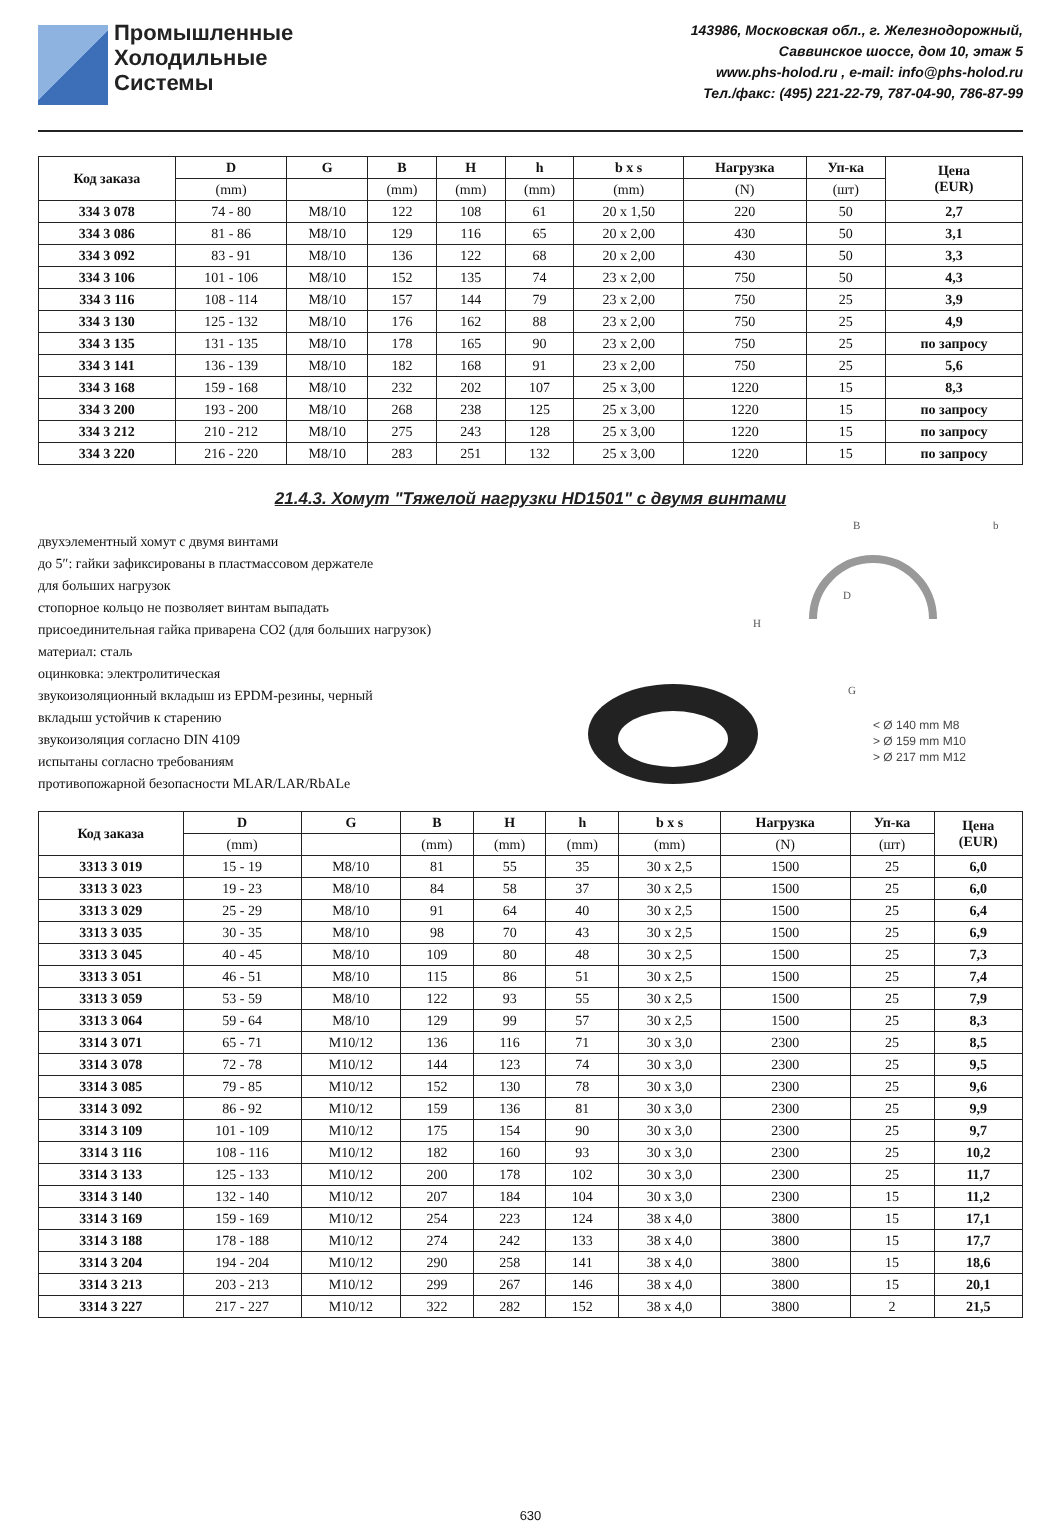Промышленные
Холодильные
Системы
143986, Московская обл., г. Железнодорожный,
Саввинское шоссе, дом 10, этаж 5
www.phs-holod.ru , e-mail: info@phs-holod.ru
Тел./факс: (495) 221-22-79, 787-04-90, 786-87-99
| Код заказа | D | G | B | H | h | b x s | Нагрузка | Уп-ка | Цена (EUR) |
| --- | --- | --- | --- | --- | --- | --- | --- | --- | --- |
| | (mm) | | (mm) | (mm) | (mm) | (mm) | (N) | (шт) | |
| 334 3 078 | 74 - 80 | M8/10 | 122 | 108 | 61 | 20 x 1,50 | 220 | 50 | 2,7 |
| 334 3 086 | 81 - 86 | M8/10 | 129 | 116 | 65 | 20 x 2,00 | 430 | 50 | 3,1 |
| 334 3 092 | 83 - 91 | M8/10 | 136 | 122 | 68 | 20 x 2,00 | 430 | 50 | 3,3 |
| 334 3 106 | 101 - 106 | M8/10 | 152 | 135 | 74 | 23 x 2,00 | 750 | 50 | 4,3 |
| 334 3 116 | 108 - 114 | M8/10 | 157 | 144 | 79 | 23 x 2,00 | 750 | 25 | 3,9 |
| 334 3 130 | 125 - 132 | M8/10 | 176 | 162 | 88 | 23 x 2,00 | 750 | 25 | 4,9 |
| 334 3 135 | 131 - 135 | M8/10 | 178 | 165 | 90 | 23 x 2,00 | 750 | 25 | по запросу |
| 334 3 141 | 136 - 139 | M8/10 | 182 | 168 | 91 | 23 x 2,00 | 750 | 25 | 5,6 |
| 334 3 168 | 159 - 168 | M8/10 | 232 | 202 | 107 | 25 x 3,00 | 1220 | 15 | 8,3 |
| 334 3 200 | 193 - 200 | M8/10 | 268 | 238 | 125 | 25 x 3,00 | 1220 | 15 | по запросу |
| 334 3 212 | 210 - 212 | M8/10 | 275 | 243 | 128 | 25 x 3,00 | 1220 | 15 | по запросу |
| 334 3 220 | 216 - 220 | M8/10 | 283 | 251 | 132 | 25 x 3,00 | 1220 | 15 | по запросу |
21.4.3. Хомут "Тяжелой нагрузки HD1501" с двумя винтами
двухэлементный хомут с двумя винтами
до 5″: гайки зафиксированы в пластмассовом держателе
для больших нагрузок
стопорное кольцо не позволяет винтам выпадать
присоединительная гайка приварена CO2 (для больших нагрузок)
материал: сталь
оцинковка: электролитическая
звукоизоляционный вкладыш из EPDM-резины, черный
вкладыш устойчив к старению
звукоизоляция согласно DIN 4109
испытаны согласно требованиям
противопожарной безопасности MLAR/LAR/RbALe
H
D
G
B
b
< Ø 140 mm M8
> Ø 159 mm M10
> Ø 217 mm M12
| Код заказа | D | G | B | H | h | b x s | Нагрузка | Уп-ка | Цена (EUR) |
| --- | --- | --- | --- | --- | --- | --- | --- | --- | --- |
| | (mm) | | (mm) | (mm) | (mm) | (mm) | (N) | (шт) | |
| 3313 3 019 | 15 - 19 | M8/10 | 81 | 55 | 35 | 30 x 2,5 | 1500 | 25 | 6,0 |
| 3313 3 023 | 19 - 23 | M8/10 | 84 | 58 | 37 | 30 x 2,5 | 1500 | 25 | 6,0 |
| 3313 3 029 | 25 - 29 | M8/10 | 91 | 64 | 40 | 30 x 2,5 | 1500 | 25 | 6,4 |
| 3313 3 035 | 30 - 35 | M8/10 | 98 | 70 | 43 | 30 x 2,5 | 1500 | 25 | 6,9 |
| 3313 3 045 | 40 - 45 | M8/10 | 109 | 80 | 48 | 30 x 2,5 | 1500 | 25 | 7,3 |
| 3313 3 051 | 46 - 51 | M8/10 | 115 | 86 | 51 | 30 x 2,5 | 1500 | 25 | 7,4 |
| 3313 3 059 | 53 - 59 | M8/10 | 122 | 93 | 55 | 30 x 2,5 | 1500 | 25 | 7,9 |
| 3313 3 064 | 59 - 64 | M8/10 | 129 | 99 | 57 | 30 x 2,5 | 1500 | 25 | 8,3 |
| 3314 3 071 | 65 - 71 | M10/12 | 136 | 116 | 71 | 30 x 3,0 | 2300 | 25 | 8,5 |
| 3314 3 078 | 72 - 78 | M10/12 | 144 | 123 | 74 | 30 x 3,0 | 2300 | 25 | 9,5 |
| 3314 3 085 | 79 - 85 | M10/12 | 152 | 130 | 78 | 30 x 3,0 | 2300 | 25 | 9,6 |
| 3314 3 092 | 86 - 92 | M10/12 | 159 | 136 | 81 | 30 x 3,0 | 2300 | 25 | 9,9 |
| 3314 3 109 | 101 - 109 | M10/12 | 175 | 154 | 90 | 30 x 3,0 | 2300 | 25 | 9,7 |
| 3314 3 116 | 108 - 116 | M10/12 | 182 | 160 | 93 | 30 x 3,0 | 2300 | 25 | 10,2 |
| 3314 3 133 | 125 - 133 | M10/12 | 200 | 178 | 102 | 30 x 3,0 | 2300 | 25 | 11,7 |
| 3314 3 140 | 132 - 140 | M10/12 | 207 | 184 | 104 | 30 x 3,0 | 2300 | 15 | 11,2 |
| 3314 3 169 | 159 - 169 | M10/12 | 254 | 223 | 124 | 38 x 4,0 | 3800 | 15 | 17,1 |
| 3314 3 188 | 178 - 188 | M10/12 | 274 | 242 | 133 | 38 x 4,0 | 3800 | 15 | 17,7 |
| 3314 3 204 | 194 - 204 | M10/12 | 290 | 258 | 141 | 38 x 4,0 | 3800 | 15 | 18,6 |
| 3314 3 213 | 203 - 213 | M10/12 | 299 | 267 | 146 | 38 x 4,0 | 3800 | 15 | 20,1 |
| 3314 3 227 | 217 - 227 | M10/12 | 322 | 282 | 152 | 38 x 4,0 | 3800 | 2 | 21,5 |
630